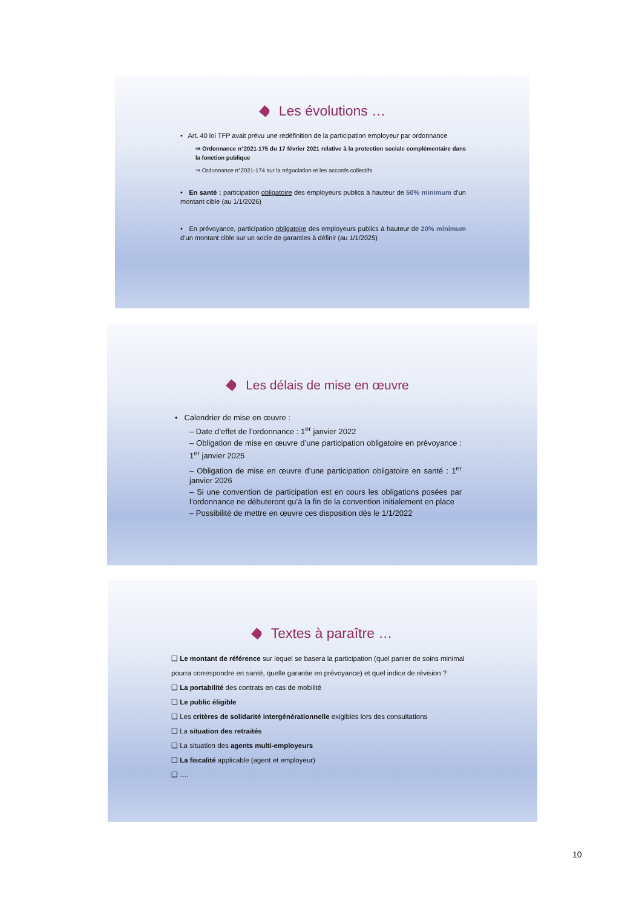Les évolutions …
• Art. 40 loi TFP avait prévu une redéfinition de la participation employeur par ordonnance
⇒ Ordonnance n°2021-175 du 17 février 2021 relative à la protection sociale complémentaire dans la fonction publique
⇒ Ordonnance n°2021-174 sur la négociation et les accords collectifs
• En santé : participation obligatoire des employeurs publics à hauteur de 50% minimum d’un montant cible (au 1/1/2026)
• En prévoyance, participation obligatoire des employeurs publics à hauteur de 20% minimum d’un montant cible sur un socle de garanties à définir (au 1/1/2025)
Les délais de mise en œuvre
• Calendrier de mise en œuvre :
– Date d’effet de l’ordonnance : 1<sup>er</sup> janvier 2022
– Obligation de mise en œuvre d’une participation obligatoire en prévoyance : 1<sup>er</sup> janvier 2025
– Obligation de mise en œuvre d’une participation obligatoire en santé : 1<sup>er</sup> janvier 2026
– Si une convention de participation est en cours les obligations posées par l’ordonnance ne débuteront qu’à la fin de la convention initialement en place
– Possibilité de mettre en œuvre ces disposition dès le 1/1/2022
Textes à paraître …
❑ Le montant de référence sur lequel se basera la participation (quel panier de soins minimal pourra correspondre en santé, quelle garantie en prévoyance) et quel indice de révision ?
❑ La portabilité des contrats en cas de mobilité
❑ Le public éligible
❑ Les critères de solidarité intergénérationnelle exigibles lors des consultations
❑ La situation des retraités
❑ La situation des agents multi-employeurs
❑ La fiscalité applicable (agent et employeur)
❑ ….
10